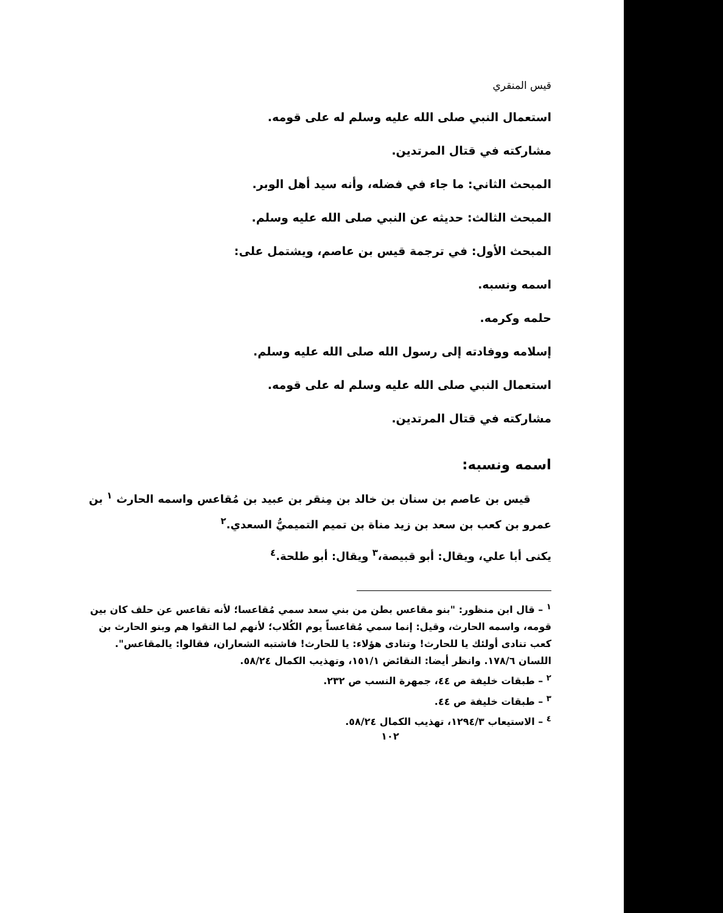قيس المنقري
استعمال النبي صلى الله عليه وسلم له على قومه.
مشاركته في قتال المرتدين.
المبحث الثاني: ما جاء في فضله، وأنه سيد أهل الوبر.
المبحث الثالث: حديثه عن النبي صلى الله عليه وسلم.
المبحث الأول: في ترجمة قيس بن عاصم، ويشتمل على:
اسمه ونسبه.
حلمه وكرمه.
إسلامه ووفادته إلى رسول الله صلى الله عليه وسلم.
استعمال النبي صلى الله عليه وسلم له على قومه.
مشاركته في قتال المرتدين.
اسمه ونسبه:
قيس بن عاصم بن سنان بن خالد بن مِنقر بن عبيد بن مُقاعس واسمه الحارث <sup>١</sup> بن عمرو بن كعب بن سعد بن زيد مناة بن تميم التميميُّ السعدي.<sup>٢</sup>
يكنى أبا علي، ويقال: أبو قبيصة،<sup>٣</sup> ويقال: أبو طلحة.<sup>٤</sup>
<sup>١</sup> – قال ابن منظور: "بنو مقاعس بطن من بني سعد سمي مُقاعسا؛ لأنه تقاعس عن حلف كان بين قومه، واسمه الحارث، وقيل: إنما سمي مُقاعساً يوم الكُلاب؛ لأنهم لما التقوا هم وبنو الحارث بن كعب تنادى أولئك يا للحارث! وتنادى هؤلاء: يا للحارث! فاشتبه الشعاران، فقالوا: يالمقاعس". اللسان ١٧٨/٦. وانظر أيضا: النقائض ١٥١/١، وتهذيب الكمال ٥٨/٢٤.
<sup>٢</sup> – طبقات خليفة ص ٤٤، جمهرة النسب ص ٢٣٢.
<sup>٣</sup> – طبقات خليفة ص ٤٤.
<sup>٤</sup> – الاستيعاب ١٢٩٤/٣، تهذيب الكمال ٥٨/٢٤.
١٠٢